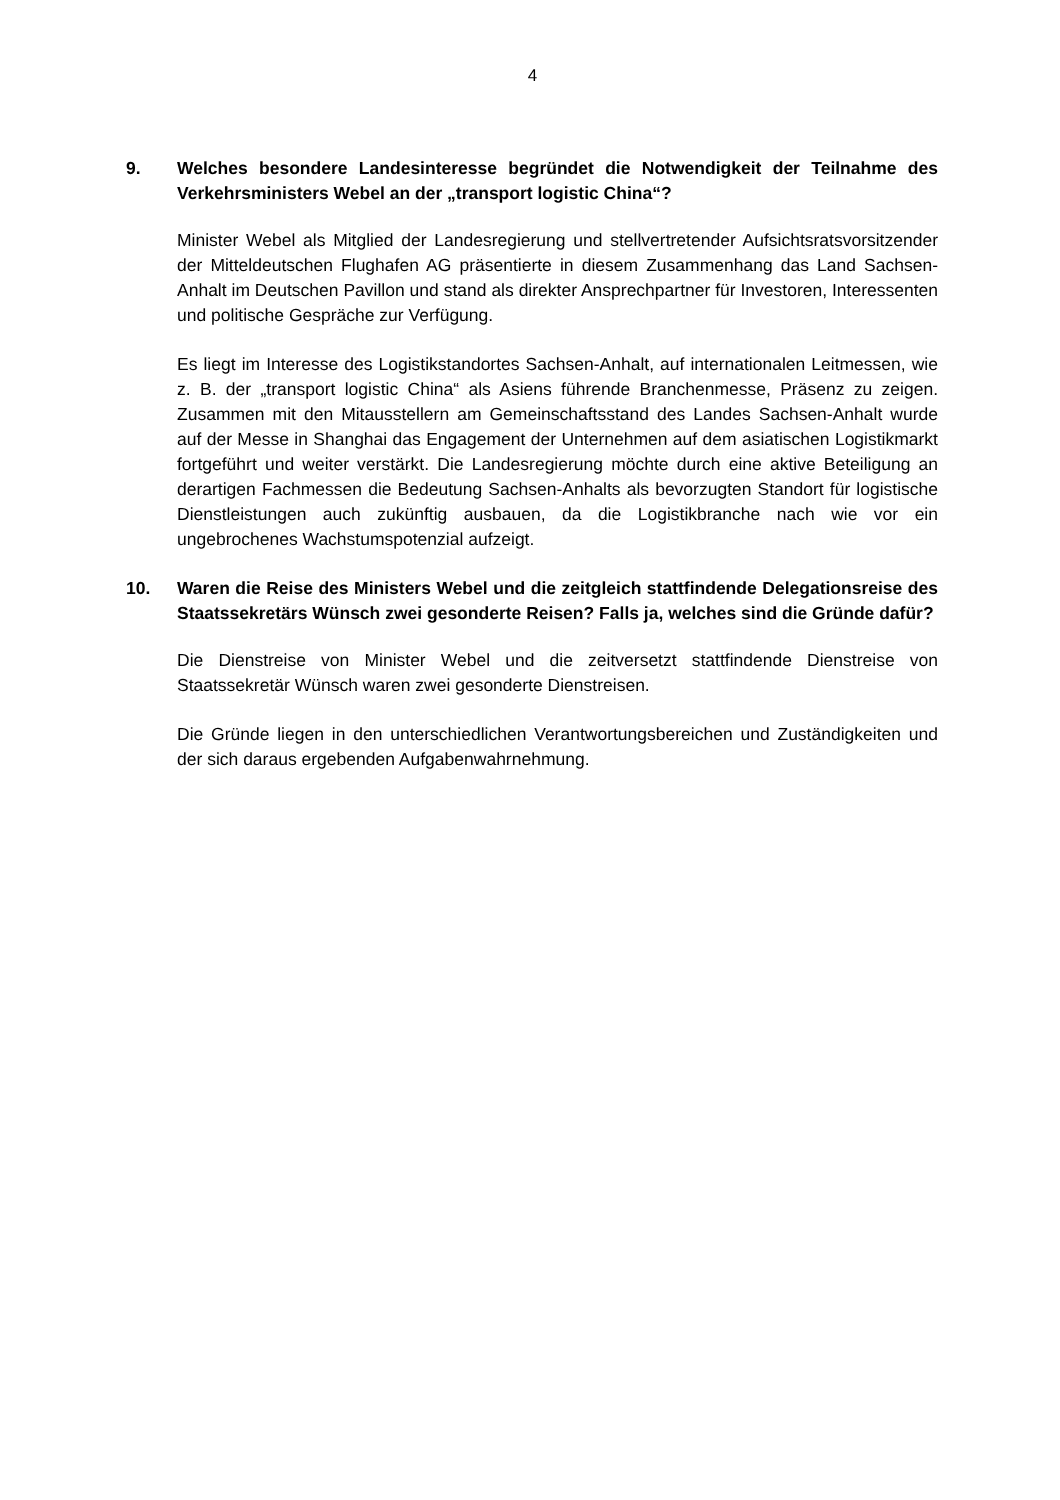4
9. Welches besondere Landesinteresse begründet die Notwendigkeit der Teilnahme des Verkehrsministers Webel an der „transport logistic China“?
Minister Webel als Mitglied der Landesregierung und stellvertretender Aufsichtsratsvorsitzender der Mitteldeutschen Flughafen AG präsentierte in diesem Zusammenhang das Land Sachsen-Anhalt im Deutschen Pavillon und stand als direkter Ansprechpartner für Investoren, Interessenten und politische Gespräche zur Verfügung.
Es liegt im Interesse des Logistikstandortes Sachsen-Anhalt, auf internationalen Leitmessen, wie z. B. der „transport logistic China“ als Asiens führende Branchenmesse, Präsenz zu zeigen. Zusammen mit den Mitausstellern am Gemeinschaftsstand des Landes Sachsen-Anhalt wurde auf der Messe in Shanghai das Engagement der Unternehmen auf dem asiatischen Logistikmarkt fortgeführt und weiter verstärkt. Die Landesregierung möchte durch eine aktive Beteiligung an derartigen Fachmessen die Bedeutung Sachsen-Anhalts als bevorzugten Standort für logistische Dienstleistungen auch zukünftig ausbauen, da die Logistikbranche nach wie vor ein ungebrochenes Wachstumspotenzial aufzeigt.
10. Waren die Reise des Ministers Webel und die zeitgleich stattfindende Delegationsreise des Staatssekretärs Wünsch zwei gesonderte Reisen? Falls ja, welches sind die Gründe dafür?
Die Dienstreise von Minister Webel und die zeitversetzt stattfindende Dienstreise von Staatssekretär Wünsch waren zwei gesonderte Dienstreisen.
Die Gründe liegen in den unterschiedlichen Verantwortungsbereichen und Zuständigkeiten und der sich daraus ergebenden Aufgabenwahrnehmung.